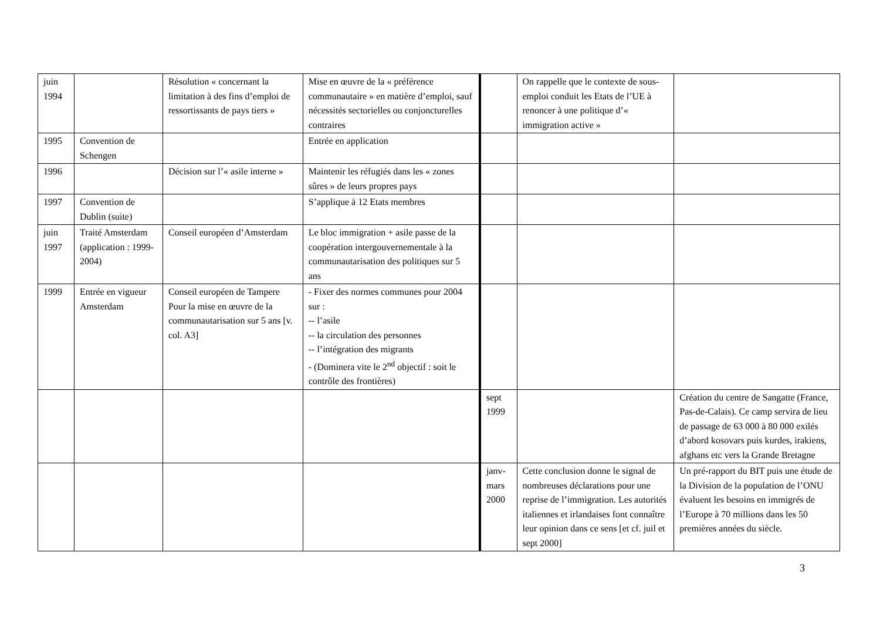| juin 1994 | | Résolution « concernant la limitation à des fins d’emploi de ressortissants de pays tiers » | Mise en œuvre de la « préférence communautaire » en matière d’emploi, sauf nécessités sectorielles ou conjoncturelles contraires | | On rappelle que le contexte de sous-emploi conduit les Etats de l’UE à renoncer à une politique d’« immigration active » | |
| 1995 | Convention de Schengen | | Entrée en application | | | |
| 1996 | | Décision sur l’« asile interne » | Maintenir les réfugiés dans les « zones sûres » de leurs propres pays | | | |
| 1997 | Convention de Dublin (suite) | | S’applique à 12 Etats membres | | | |
| juin 1997 | Traité Amsterdam (application : 1999-2004) | Conseil européen d’Amsterdam | Le bloc immigration + asile passe de la coopération intergouvernementale à la communautarisation des politiques sur 5 ans | | | |
| 1999 | Entrée en vigueur Amsterdam | Conseil européen de Tampere Pour la mise en œuvre de la communautarisation sur 5 ans [v. col. A3] | - Fixer des normes communes pour 2004 sur : -- l’asile -- la circulation des personnes -- l’intégration des migrants - (Dominera vite le 2<sup>nd</sup> objectif : soit le contrôle des frontières) | | | |
| | | | | sept 1999 | | Création du centre de Sangatte (France, Pas-de-Calais). Ce camp servira de lieu de passage de 63 000 à 80 000 exilés d’abord kosovars puis kurdes, irakiens, afghans etc vers la Grande Bretagne |
| | | | | janv-mars 2000 | Cette conclusion donne le signal de nombreuses déclarations pour une reprise de l’immigration. Les autorités italiennes et irlandaises font connaître leur opinion dans ce sens [et cf. juil et sept 2000] | Un pré-rapport du BIT puis une étude de la Division de la population de l’ONU évaluent les besoins en immigrés de l’Europe à 70 millions dans les 50 premières années du siècle. |
3